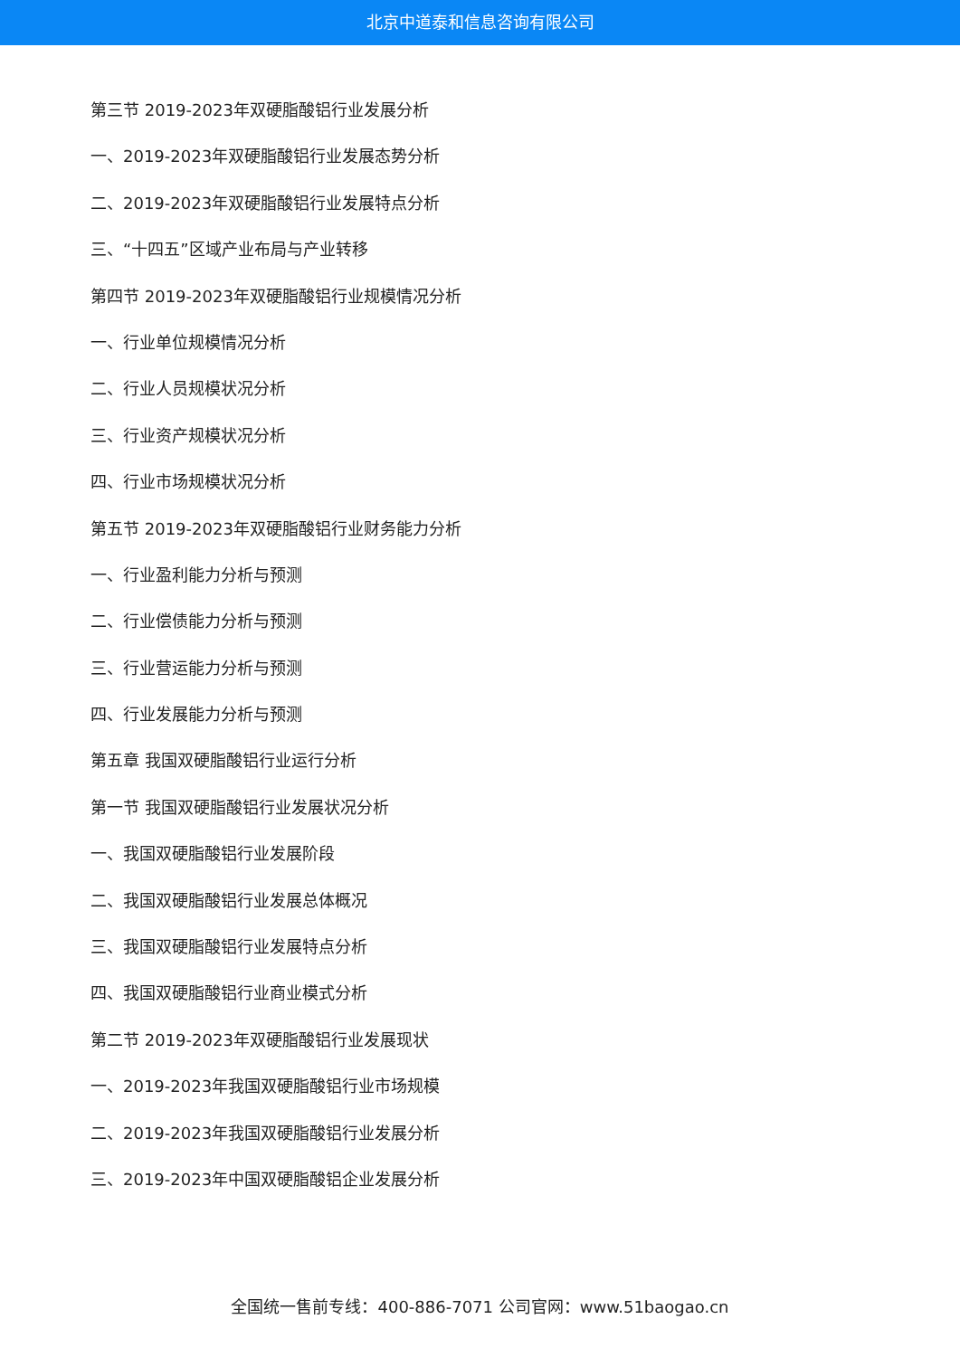北京中道泰和信息咨询有限公司
第三节 2019-2023年双硬脂酸铝行业发展分析
一、2019-2023年双硬脂酸铝行业发展态势分析
二、2019-2023年双硬脂酸铝行业发展特点分析
三、“十四五”区域产业布局与产业转移
第四节 2019-2023年双硬脂酸铝行业规模情况分析
一、行业单位规模情况分析
二、行业人员规模状况分析
三、行业资产规模状况分析
四、行业市场规模状况分析
第五节 2019-2023年双硬脂酸铝行业财务能力分析
一、行业盈利能力分析与预测
二、行业偿债能力分析与预测
三、行业营运能力分析与预测
四、行业发展能力分析与预测
第五章 我国双硬脂酸铝行业运行分析
第一节 我国双硬脂酸铝行业发展状况分析
一、我国双硬脂酸铝行业发展阶段
二、我国双硬脂酸铝行业发展总体概况
三、我国双硬脂酸铝行业发展特点分析
四、我国双硬脂酸铝行业商业模式分析
第二节 2019-2023年双硬脂酸铝行业发展现状
一、2019-2023年我国双硬脂酸铝行业市场规模
二、2019-2023年我国双硬脂酸铝行业发展分析
三、2019-2023年中国双硬脂酸铝企业发展分析
全国统一售前专线：400-886-7071 公司官网：www.51baogao.cn